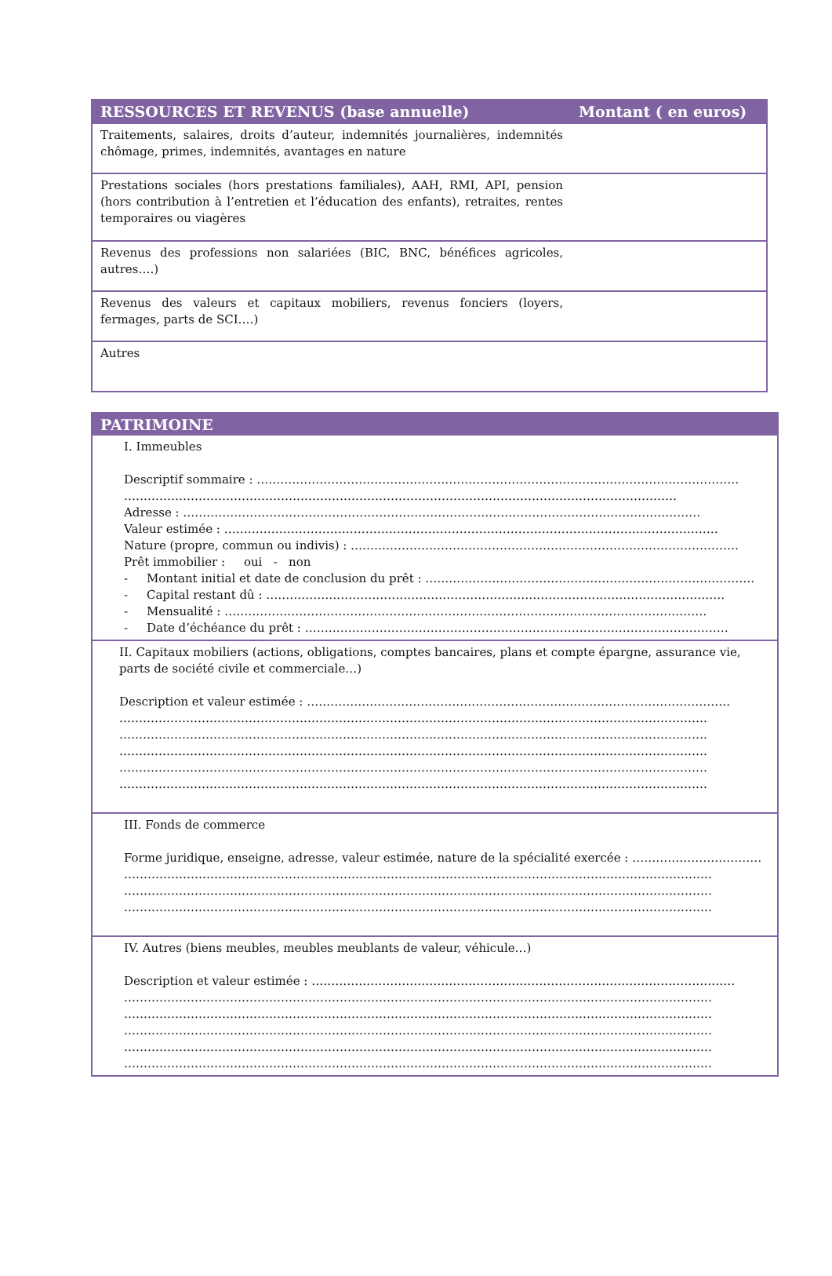| RESSOURCES ET REVENUS (base annuelle) | Montant ( en euros) |
| --- | --- |
| Traitements, salaires, droits d’auteur, indemnités journalières, indemnités chômage, primes, indemnités, avantages en nature | |
| Prestations sociales (hors prestations familiales), AAH, RMI, API, pension (hors contribution à l’entretien et l’éducation des enfants), retraites, rentes temporaires ou viagères | |
| Revenus des professions non salariées (BIC, BNC, bénéfices agricoles, autres….) | |
| Revenus des valeurs et capitaux mobiliers, revenus fonciers (loyers, fermages, parts de SCI….) | |
| Autres | |
| PATRIMOINE |
| --- |
| I. Immeubles Descriptif sommaire : …………………………………………………………………………………………………………… …………………………………………………………………………………………………………………………… Adresse : …………………………………………………………………………………………………………………… Valeur estimée : ……………………………………………………………………………………………………………… Nature (propre, commun ou indivis) : ……………………………………………………………………………………… Prêt immobilier : oui - non - Montant initial et date de conclusion du prêt : ………………………………………………………………………… - Capital restant dû : ……………………………………………………………………………………………………… - Mensualité : …………………………………………………………………………………………………………… - Date d’échéance du prêt : ……………………………………………………………………………………………… |
| II. Capitaux mobiliers (actions, obligations, comptes bancaires, plans et compte épargne, assurance vie, parts de société civile et commerciale…) Description et valeur estimée : ……………………………………………………………………………………………… …………………………………………………………………………………………………………………………………… …………………………………………………………………………………………………………………………………… …………………………………………………………………………………………………………………………………… …………………………………………………………………………………………………………………………………… …………………………………………………………………………………………………………………………………… |
| III. Fonds de commerce Forme juridique, enseigne, adresse, valeur estimée, nature de la spécialité exercée : …………………………… …………………………………………………………………………………………………………………………………… …………………………………………………………………………………………………………………………………… …………………………………………………………………………………………………………………………………… |
| IV. Autres (biens meubles, meubles meublants de valeur, véhicule…) Description et valeur estimée : ……………………………………………………………………………………………… …………………………………………………………………………………………………………………………………… …………………………………………………………………………………………………………………………………… …………………………………………………………………………………………………………………………………… …………………………………………………………………………………………………………………………………… …………………………………………………………………………………………………………………………………… |